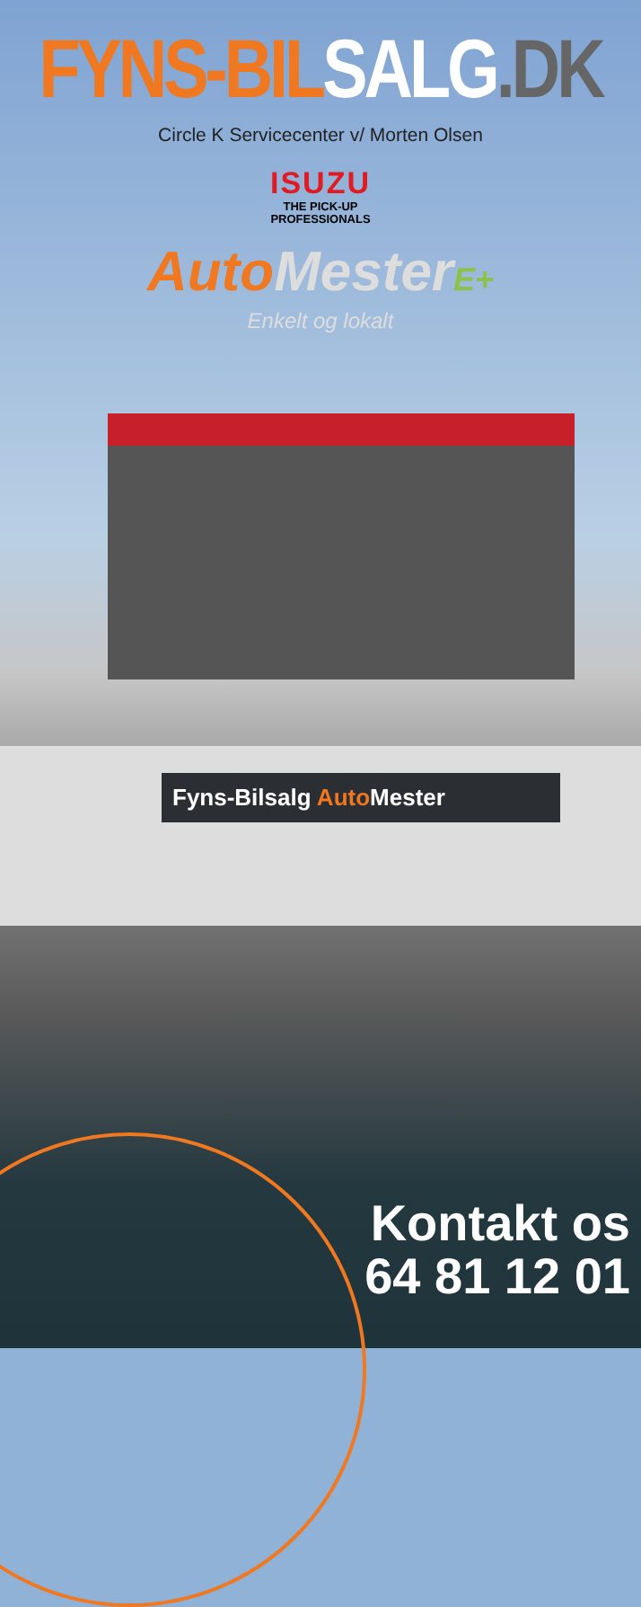Fyns-Bilsalg Auto Mester
FYNS-BIL SALG.DK
Circle K Servicecenter v/ Morten Olsen
ISUZU
THE PICK-UP
PROFESSIONALS
Auto Mester E+
Enkelt og lokalt
Kontakt os
64 81 12 01